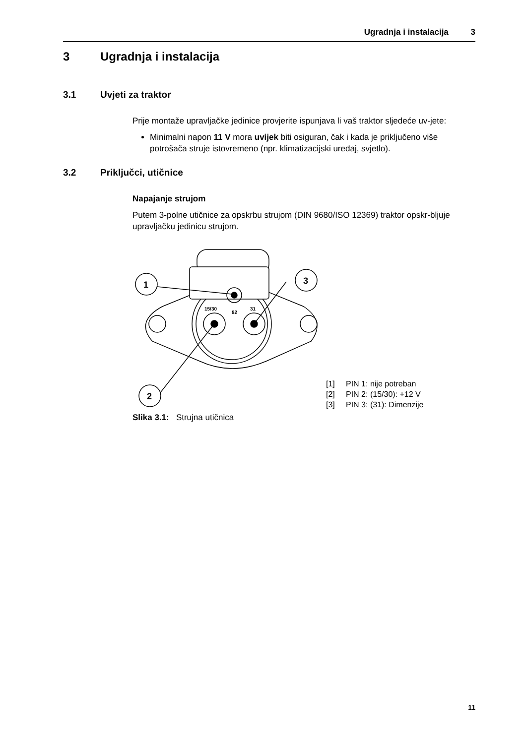Ugradnja i instalacija 3
3 Ugradnja i instalacija
3.1 Uvjeti za traktor
Prije montaže upravljačke jedinice provjerite ispunjava li vaš traktor sljedeće uv-jete:
Minimalni napon 11 V mora uvijek biti osiguran, čak i kada je priključeno više potrošača struje istovremeno (npr. klimatizacijski uređaj, svjetlo).
3.2 Priključci, utičnice
Napajanje strujom
Putem 3-polne utičnice za opskrbu strujom (DIN 9680/ISO 12369) traktor opskr-bljuje upravljačku jedinicu strujom.
1
3
2
15/30
31
82
Slika 3.1: Strujna utičnica
[1] PIN 1: nije potreban
[2] PIN 2: (15/30): +12 V
[3] PIN 3: (31): Dimenzije
11